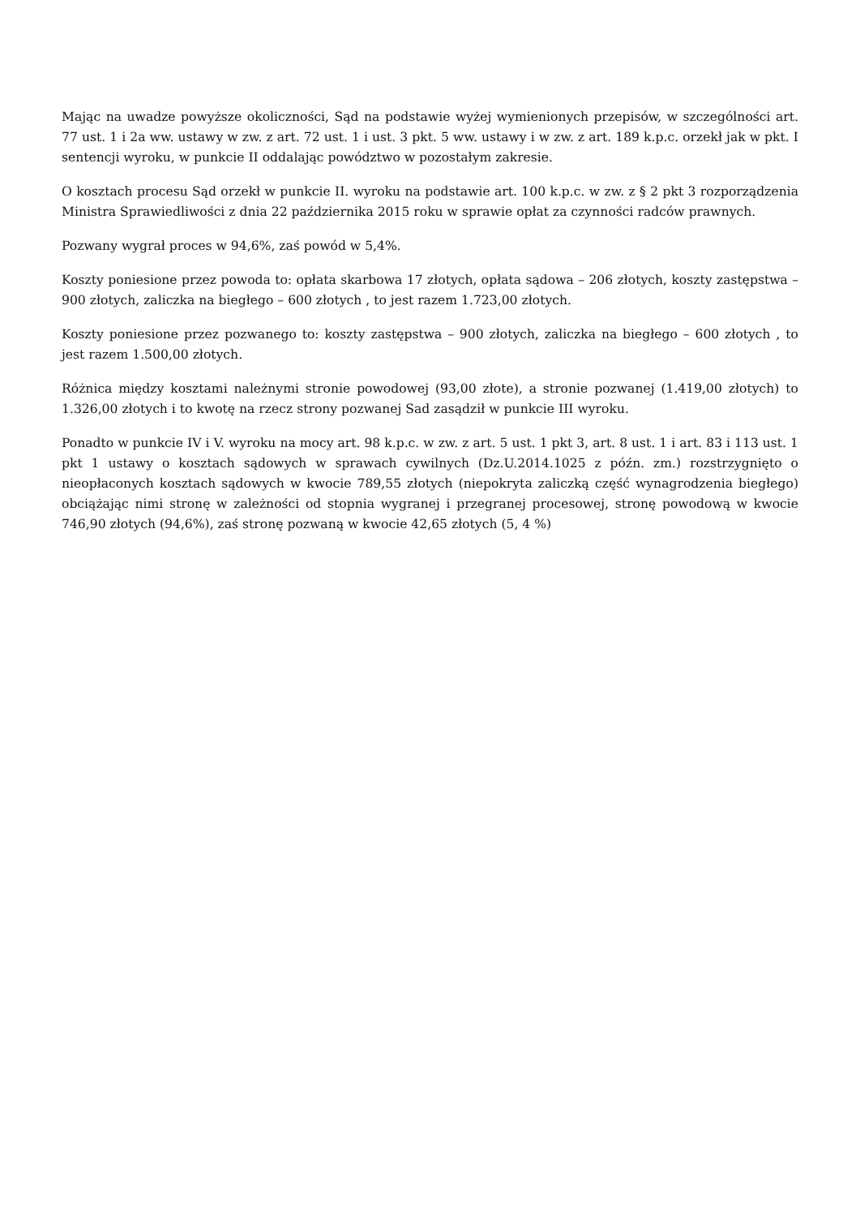Mając na uwadze powyższe okoliczności, Sąd na podstawie wyżej wymienionych przepisów, w szczególności art. 77 ust. 1 i 2a ww. ustawy w zw. z art. 72 ust. 1 i ust. 3 pkt. 5 ww. ustawy i w zw. z art. 189 k.p.c. orzekł jak w pkt. I sentencji wyroku, w punkcie II oddalając powództwo w pozostałym zakresie.
O kosztach procesu Sąd orzekł w punkcie II. wyroku na podstawie art. 100 k.p.c. w zw. z § 2 pkt 3 rozporządzenia Ministra Sprawiedliwości z dnia 22 października 2015 roku w sprawie opłat za czynności radców prawnych.
Pozwany wygrał proces w 94,6%, zaś powód w 5,4%.
Koszty poniesione przez powoda to: opłata skarbowa 17 złotych, opłata sądowa – 206 złotych, koszty zastępstwa – 900 złotych, zaliczka na biegłego – 600 złotych , to jest razem 1.723,00 złotych.
Koszty poniesione przez pozwanego to: koszty zastępstwa – 900 złotych, zaliczka na biegłego – 600 złotych , to jest razem 1.500,00 złotych.
Różnica między kosztami należnymi stronie powodowej (93,00 złote), a stronie pozwanej (1.419,00 złotych) to 1.326,00 złotych i to kwotę na rzecz strony pozwanej Sad zasądził w punkcie III wyroku.
Ponadto w punkcie IV i V. wyroku na mocy art. 98 k.p.c. w zw. z art. 5 ust. 1 pkt 3, art. 8 ust. 1 i art. 83 i 113 ust. 1 pkt 1 ustawy o kosztach sądowych w sprawach cywilnych (Dz.U.2014.1025 z późn. zm.) rozstrzygnięto o nieopłaconych kosztach sądowych w kwocie 789,55 złotych (niepokryta zaliczką część wynagrodzenia biegłego) obciążając nimi stronę w zależności od stopnia wygranej i przegranej procesowej, stronę powodową w kwocie 746,90 złotych (94,6%), zaś stronę pozwaną w kwocie 42,65 złotych (5, 4 %)